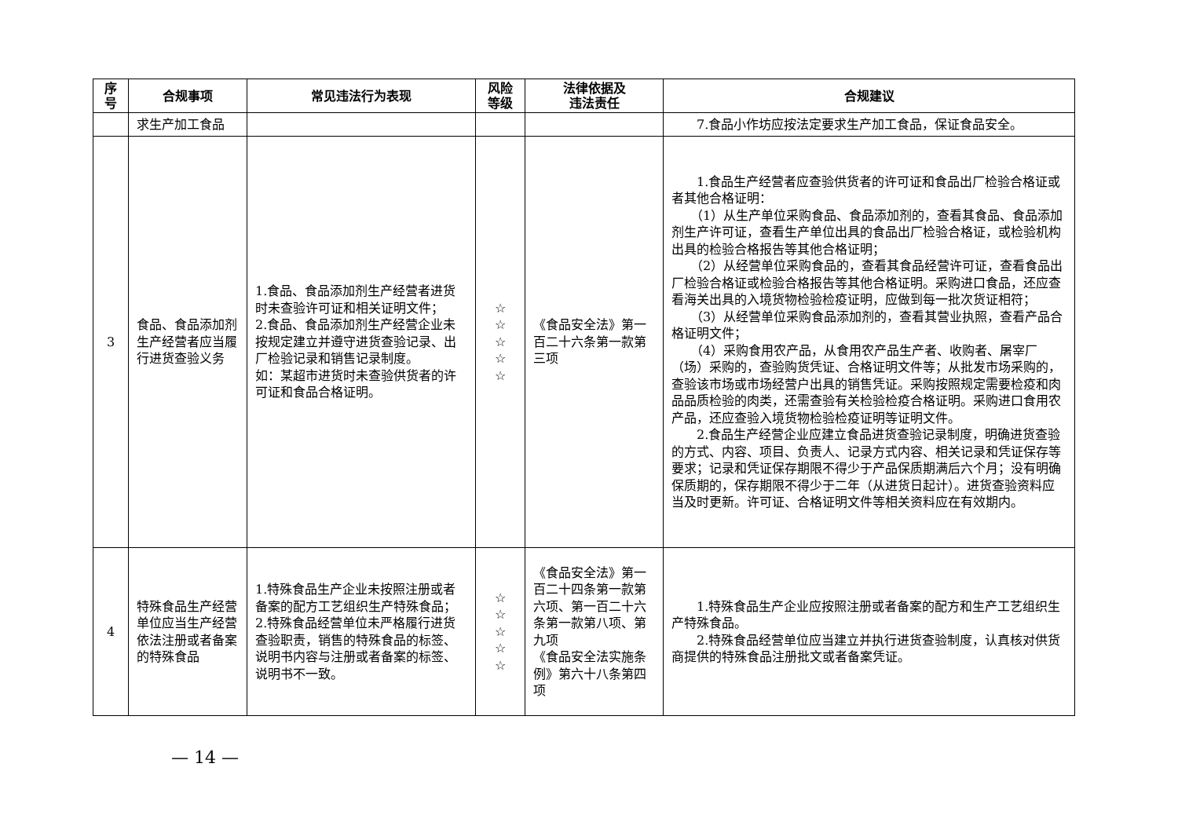| 序 号 | 合规事项 | 常见违法行为表现 | 风险 等级 | 法律依据及 违法责任 | 合规建议 |
| --- | --- | --- | --- | --- | --- |
| | 求生产加工食品 | | | | 7.食品小作坊应按法定要求生产加工食品，保证食品安全。 |
| 3 | 食品、食品添加剂生产经营者应当履行进货查验义务 | 1.食品、食品添加剂生产经营者进货时未查验许可证和相关证明文件； 2.食品、食品添加剂生产经营企业未按规定建立并遵守进货查验记录、出厂检验记录和销售记录制度。 如：某超市进货时未查验供货者的许可证和食品合格证明。 | ☆ ☆ ☆ ☆ ☆ | 《食品安全法》第一百二十六条第一款第三项 | 1.食品生产经营者应查验供货者的许可证和食品出厂检验合格证或者其他合格证明： （1）从生产单位采购食品、食品添加剂的，查看其食品、食品添加剂生产许可证，查看生产单位出具的食品出厂检验合格证，或检验机构出具的检验合格报告等其他合格证明； （2）从经营单位采购食品的，查看其食品经营许可证，查看食品出厂检验合格证或检验合格报告等其他合格证明。采购进口食品，还应查看海关出具的入境货物检验检疫证明，应做到每一批次货证相符； （3）从经营单位采购食品添加剂的，查看其营业执照，查看产品合格证明文件； （4）采购食用农产品，从食用农产品生产者、收购者、屠宰厂（场）采购的，查验购货凭证、合格证明文件等；从批发市场采购的，查验该市场或市场经营户出具的销售凭证。采购按照规定需要检疫和肉品品质检验的肉类，还需查验有关检验检疫合格证明。采购进口食用农产品，还应查验入境货物检验检疫证明等证明文件。 2.食品生产经营企业应建立食品进货查验记录制度，明确进货查验的方式、内容、项目、负责人、记录方式内容、相关记录和凭证保存等要求；记录和凭证保存期限不得少于产品保质期满后六个月；没有明确保质期的，保存期限不得少于二年（从进货日起计）。进货查验资料应当及时更新。许可证、合格证明文件等相关资料应在有效期内。 |
| 4 | 特殊食品生产经营单位应当生产经营依法注册或者备案的特殊食品 | 1.特殊食品生产企业未按照注册或者备案的配方工艺组织生产特殊食品； 2.特殊食品经营单位未严格履行进货查验职责，销售的特殊食品的标签、说明书内容与注册或者备案的标签、说明书不一致。 | ☆ ☆ ☆ ☆ ☆ | 《食品安全法》第一百二十四条第一款第六项、第一百二十六条第一款第八项、第九项 《食品安全法实施条例》第六十八条第四项 | 1.特殊食品生产企业应按照注册或者备案的配方和生产工艺组织生产特殊食品。 2.特殊食品经营单位应当建立并执行进货查验制度，认真核对供货商提供的特殊食品注册批文或者备案凭证。 |
— 14 —